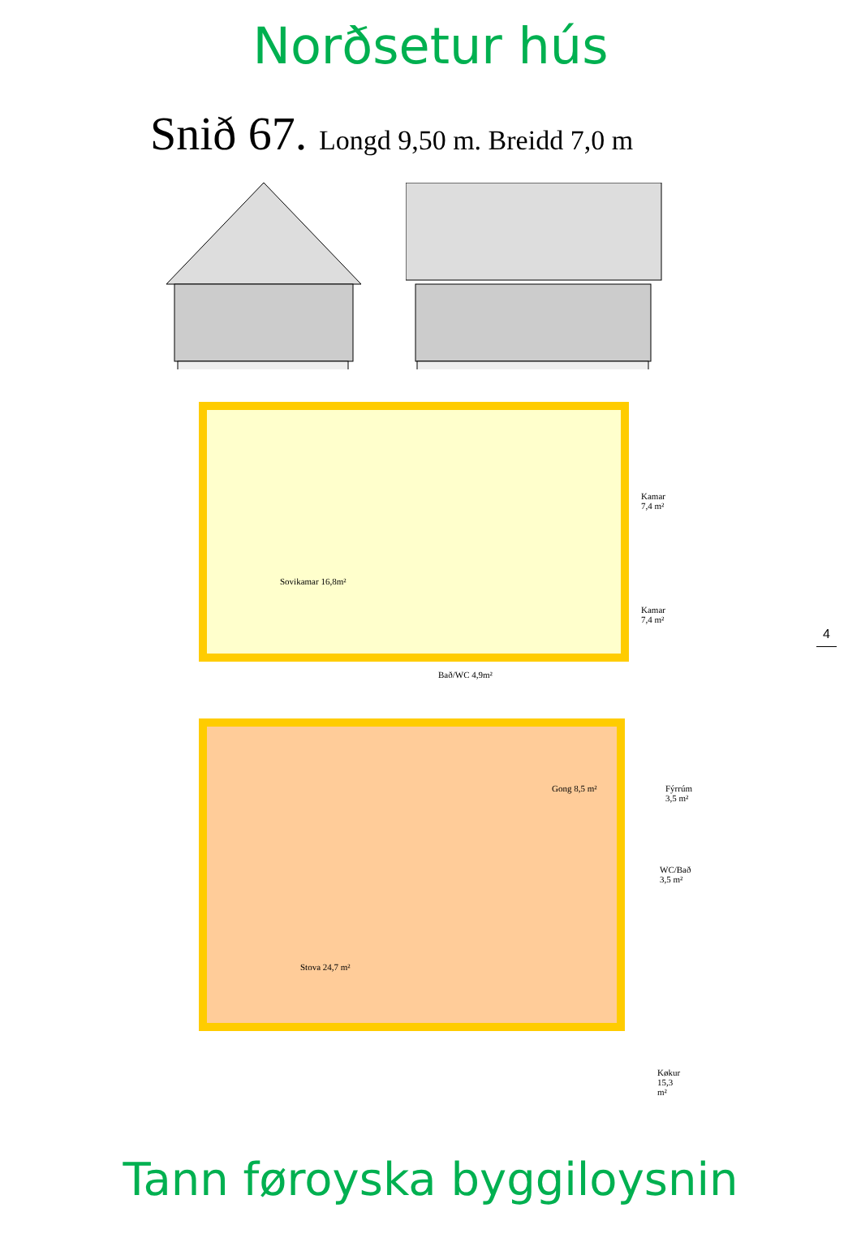Norðsetur hús
Snið 67. Longd 9,50 m. Breidd 7,0 m
Sovikamar 16,8m²
Kamar 7,4 m²
Kamar 7,4 m²
Bað/WC 4,9m²
Gong 8,5 m² Fýrrúm 3,5 m²
WC/Bað 3,5 m²
Stova 24,7 m²
Køkur 15,3 m²
4
Tann føroyska byggiloysnin